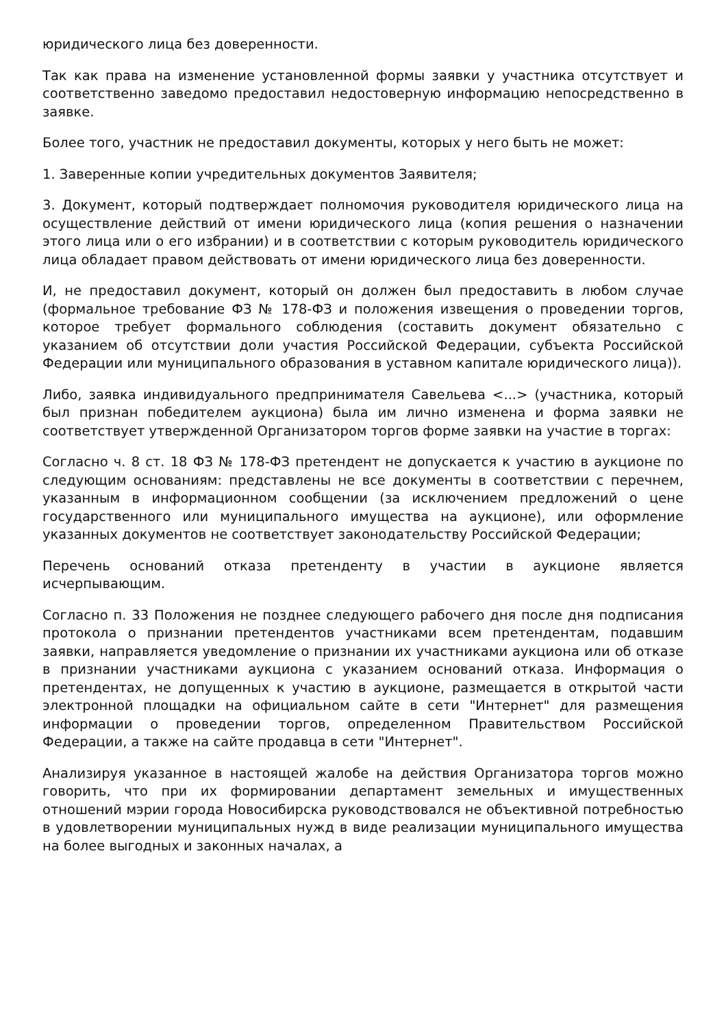юридического лица без доверенности.
Так как права на изменение установленной формы заявки у участника отсутствует и соответственно заведомо предоставил недостоверную информацию непосредственно в заявке.
Более того, участник не предоставил документы, которых у него быть не может:
1. Заверенные копии учредительных документов Заявителя;
3. Документ, который подтверждает полномочия руководителя юридического лица на осуществление действий от имени юридического лица (копия решения о назначении этого лица или о его избрании) и в соответствии с которым руководитель юридического лица обладает правом действовать от имени юридического лица без доверенности.
И, не предоставил документ, который он должен был предоставить в любом случае (формальное требование ФЗ № 178-ФЗ и положения извещения о проведении торгов, которое требует формального соблюдения (составить документ обязательно с указанием об отсутствии доли участия Российской Федерации, субъекта Российской Федерации или муниципального образования в уставном капитале юридического лица)).
Либо, заявка индивидуального предпринимателя Савельева <...> (участника, который был признан победителем аукциона) была им лично изменена и форма заявки не соответствует утвержденной Организатором торгов форме заявки на участие в торгах:
Согласно ч. 8 ст. 18 ФЗ № 178-ФЗ претендент не допускается к участию в аукционе по следующим основаниям: представлены не все документы в соответствии с перечнем, указанным в информационном сообщении (за исключением предложений о цене государственного или муниципального имущества на аукционе), или оформление указанных документов не соответствует законодательству Российской Федерации;
Перечень оснований отказа претенденту в участии в аукционе является исчерпывающим.
Согласно п. 33 Положения не позднее следующего рабочего дня после дня подписания протокола о признании претендентов участниками всем претендентам, подавшим заявки, направляется уведомление о признании их участниками аукциона или об отказе в признании участниками аукциона с указанием оснований отказа. Информация о претендентах, не допущенных к участию в аукционе, размещается в открытой части электронной площадки на официальном сайте в сети "Интернет" для размещения информации о проведении торгов, определенном Правительством Российской Федерации, а также на сайте продавца в сети "Интернет".
Анализируя указанное в настоящей жалобе на действия Организатора торгов можно говорить, что при их формировании департамент земельных и имущественных отношений мэрии города Новосибирска руководствовался не объективной потребностью в удовлетворении муниципальных нужд в виде реализации муниципального имущества на более выгодных и законных началах, а